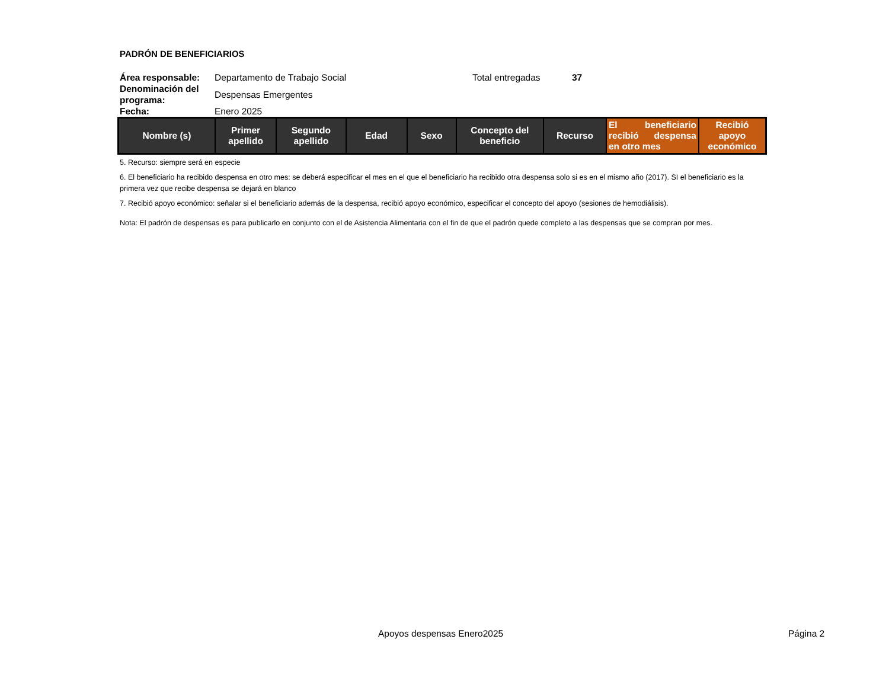PADRÓN DE BENEFICIARIOS
Área responsable: Departamento de Trabajo Social Total entregadas 37 Denominación del programa: Despensas Emergentes Fecha: Enero 2025
| Nombre (s) | Primer apellido | Segundo apellido | Edad | Sexo | Concepto del beneficio | Recurso | El beneficiario recibió despensa en otro mes | Recibió apoyo económico |
| --- | --- | --- | --- | --- | --- | --- | --- | --- |
5. Recurso: siempre será en especie
6. El beneficiario ha recibido despensa en otro mes: se deberá especificar el mes en el que el beneficiario ha recibido otra despensa solo si es en el mismo año (2017). SI el beneficiario es la primera vez que recibe despensa se dejará en blanco
7. Recibió apoyo económico: señalar si el beneficiario además de la despensa, recibió apoyo económico, especificar el concepto del apoyo (sesiones de hemodiálisis).
Nota: El padrón de despensas es para publicarlo en conjunto con el de Asistencia Alimentaria con el fin de que el padrón quede completo a las despensas que se compran por mes.
Apoyos despensas Enero2025 Página 2